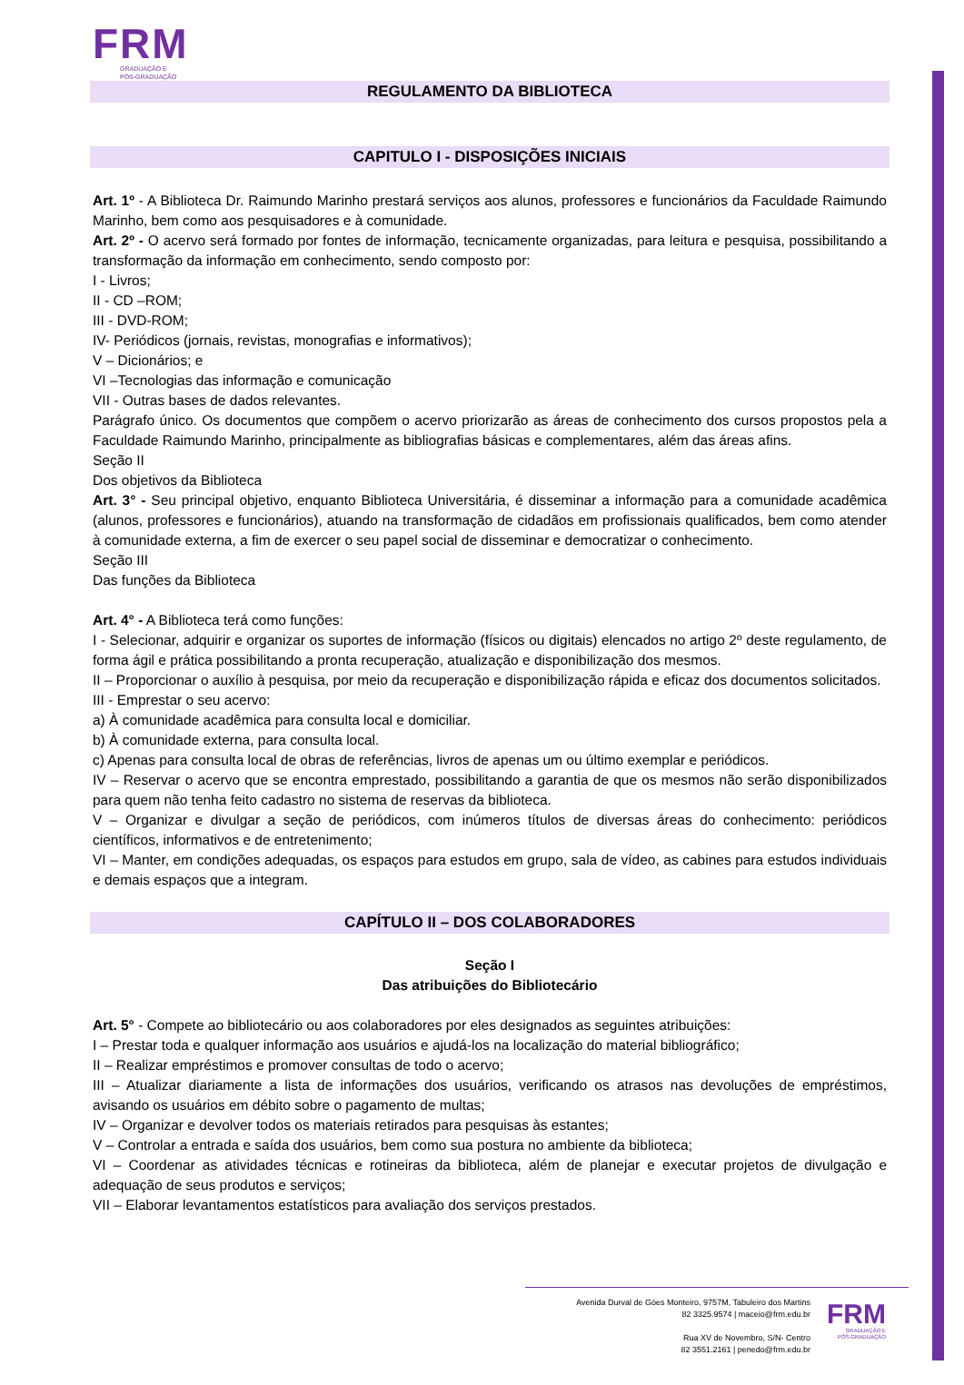FRM
GRADUAÇÃO E
PÓS-GRADUAÇÃO
REGULAMENTO DA BIBLIOTECA
CAPITULO I - DISPOSIÇÕES INICIAIS
Art. 1º - A Biblioteca Dr. Raimundo Marinho prestará serviços aos alunos, professores e funcionários da Faculdade Raimundo Marinho, bem como aos pesquisadores e à comunidade.
Art. 2º - O acervo será formado por fontes de informação, tecnicamente organizadas, para leitura e pesquisa, possibilitando a transformação da informação em conhecimento, sendo composto por:
I - Livros;
II - CD –ROM;
III - DVD-ROM;
IV- Periódicos (jornais, revistas, monografias e informativos);
V – Dicionários; e
VI –Tecnologias das informação e comunicação
VII - Outras bases de dados relevantes.
Parágrafo único. Os documentos que compõem o acervo priorizarão as áreas de conhecimento dos cursos propostos pela a Faculdade Raimundo Marinho, principalmente as bibliografias básicas e complementares, além das áreas afins.
Seção II
Dos objetivos da Biblioteca
Art. 3° - Seu principal objetivo, enquanto Biblioteca Universitária, é disseminar a informação para a comunidade acadêmica (alunos, professores e funcionários), atuando na transformação de cidadãos em profissionais qualificados, bem como atender à comunidade externa, a fim de exercer o seu papel social de disseminar e democratizar o conhecimento.
Seção III
Das funções da Biblioteca
Art. 4° - A Biblioteca terá como funções:
I - Selecionar, adquirir e organizar os suportes de informação (físicos ou digitais) elencados no artigo 2º deste regulamento, de forma ágil e prática possibilitando a pronta recuperação, atualização e disponibilização dos mesmos.
II – Proporcionar o auxílio à pesquisa, por meio da recuperação e disponibilização rápida e eficaz dos documentos solicitados.
III - Emprestar o seu acervo:
a) À comunidade acadêmica para consulta local e domiciliar.
b) À comunidade externa, para consulta local.
c) Apenas para consulta local de obras de referências, livros de apenas um ou último exemplar e periódicos.
IV – Reservar o acervo que se encontra emprestado, possibilitando a garantia de que os mesmos não serão disponibilizados para quem não tenha feito cadastro no sistema de reservas da biblioteca.
V – Organizar e divulgar a seção de periódicos, com inúmeros títulos de diversas áreas do conhecimento: periódicos científicos, informativos e de entretenimento;
VI – Manter, em condições adequadas, os espaços para estudos em grupo, sala de vídeo, as cabines para estudos individuais e demais espaços que a integram.
CAPÍTULO II – DOS COLABORADORES
Seção I
Das atribuições do Bibliotecário
Art. 5° - Compete ao bibliotecário ou aos colaboradores por eles designados as seguintes atribuições:
I – Prestar toda e qualquer informação aos usuários e ajudá-los na localização do material bibliográfico;
II – Realizar empréstimos e promover consultas de todo o acervo;
III – Atualizar diariamente a lista de informações dos usuários, verificando os atrasos nas devoluções de empréstimos, avisando os usuários em débito sobre o pagamento de multas;
IV – Organizar e devolver todos os materiais retirados para pesquisas às estantes;
V – Controlar a entrada e saída dos usuários, bem como sua postura no ambiente da biblioteca;
VI – Coordenar as atividades técnicas e rotineiras da biblioteca, além de planejar e executar projetos de divulgação e adequação de seus produtos e serviços;
VII – Elaborar levantamentos estatísticos para avaliação dos serviços prestados.
Avenida Durval de Góes Monteiro, 9757M, Tabuleiro dos Martins
82 3325.9574 | maceio@frm.edu.br
Rua XV de Novembro, S/N- Centro
82 3551.2161 | penedo@frm.edu.br
FRM
GRADUAÇÃO E
PÓS-GRADUAÇÃO